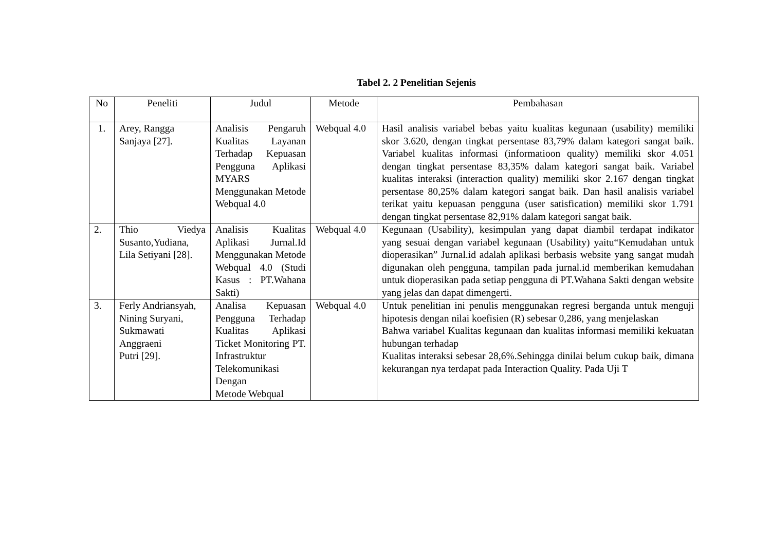Tabel 2. 2 Penelitian Sejenis
| No | Peneliti | Judul | Metode | Pembahasan |
| --- | --- | --- | --- | --- |
| 1. | Arey, Rangga Sanjaya [27]. | Analisis Pengaruh Kualitas Layanan Terhadap Kepuasan Pengguna Aplikasi MYARS Menggunakan Metode Webqual 4.0 | Webqual 4.0 | Hasil analisis variabel bebas yaitu kualitas kegunaan (usability) memiliki skor 3.620, dengan tingkat persentase 83,79% dalam kategori sangat baik. Variabel kualitas informasi (informatioon quality) memiliki skor 4.051 dengan tingkat persentase 83,35% dalam kategori sangat baik. Variabel kualitas interaksi (interaction quality) memiliki skor 2.167 dengan tingkat persentase 80,25% dalam kategori sangat baik. Dan hasil analisis variabel terikat yaitu kepuasan pengguna (user satisfication) memiliki skor 1.791 dengan tingkat persentase 82,91% dalam kategori sangat baik. |
| 2. | Thio Viedya Susanto,Yudiana, Lila Setiyani [28]. | Analisis Kualitas Aplikasi Jurnal.Id Menggunakan Metode Webqual 4.0 (Studi Kasus : PT.Wahana Sakti) | Webqual 4.0 | Kegunaan (Usability), kesimpulan yang dapat diambil terdapat indikator yang sesuai dengan variabel kegunaan (Usability) yaitu“Kemudahan untuk dioperasikan” Jurnal.id adalah aplikasi berbasis website yang sangat mudah digunakan oleh pengguna, tampilan pada jurnal.id memberikan kemudahan untuk dioperasikan pada setiap pengguna di PT.Wahana Sakti dengan website yang jelas dan dapat dimengerti. |
| 3. | Ferly Andriansyah, Nining Suryani, Sukmawati Anggraeni Putri [29]. | Analisa Kepuasan Pengguna Terhadap Kualitas Aplikasi Ticket Monitoring PT. Infrastruktur Telekomunikasi Dengan Metode Webqual | Webqual 4.0 | Untuk penelitian ini penulis menggunakan regresi berganda untuk menguji hipotesis dengan nilai koefisien (R) sebesar 0,286, yang menjelaskan Bahwa variabel Kualitas kegunaan dan kualitas informasi memiliki kekuatan hubungan terhadap Kualitas interaksi sebesar 28,6%.Sehingga dinilai belum cukup baik, dimana kekurangan nya terdapat pada Interaction Quality. Pada Uji T |